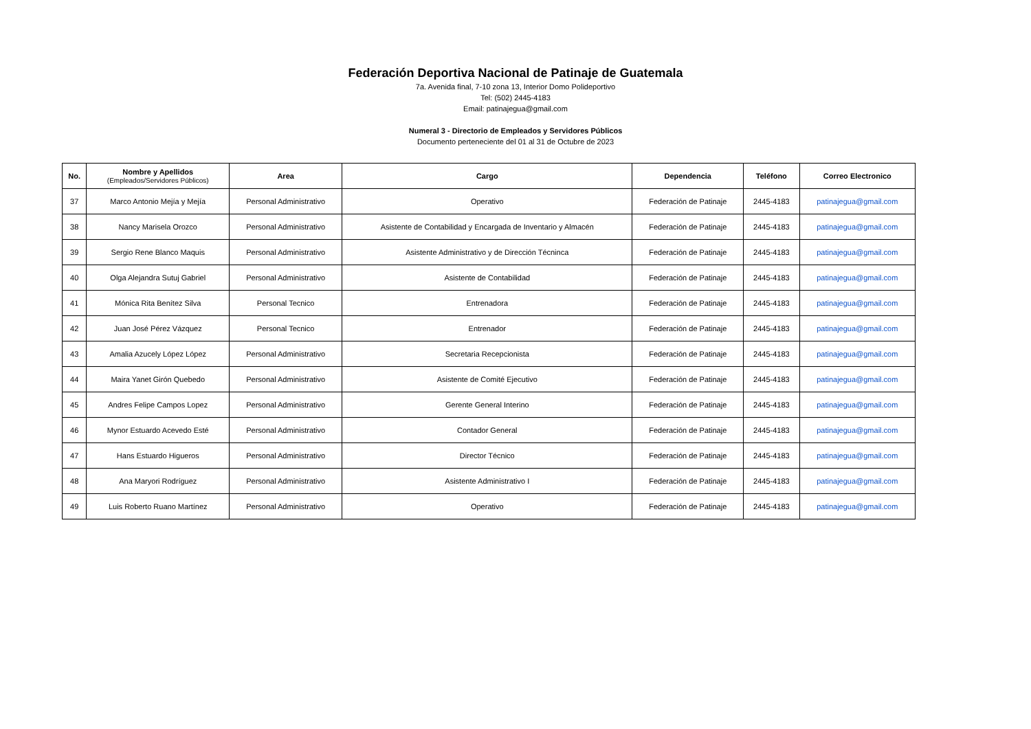Federación Deportiva Nacional de Patinaje de Guatemala
7a. Avenida final, 7-10 zona 13, Interior Domo Polideportivo
Tel: (502) 2445-4183
Email: patinajegua@gmail.com
Numeral 3 - Directorio de Empleados y Servidores Públicos
Documento perteneciente del 01 al 31 de Octubre de 2023
| No. | Nombre y Apellidos (Empleados/Servidores Públicos) | Area | Cargo | Dependencia | Teléfono | Correo Electronico |
| --- | --- | --- | --- | --- | --- | --- |
| 37 | Marco Antonio Mejía y Mejía | Personal Administrativo | Operativo | Federación de Patinaje | 2445-4183 | patinajegua@gmail.com |
| 38 | Nancy Marisela Orozco | Personal Administrativo | Asistente de Contabilidad y Encargada de Inventario y Almacén | Federación de Patinaje | 2445-4183 | patinajegua@gmail.com |
| 39 | Sergio Rene Blanco Maquis | Personal Administrativo | Asistente Administrativo y de Dirección Técninca | Federación de Patinaje | 2445-4183 | patinajegua@gmail.com |
| 40 | Olga Alejandra Sutuj Gabriel | Personal Administrativo | Asistente de Contabilidad | Federación de Patinaje | 2445-4183 | patinajegua@gmail.com |
| 41 | Mónica Rita Benítez Silva | Personal Tecnico | Entrenadora | Federación de Patinaje | 2445-4183 | patinajegua@gmail.com |
| 42 | Juan José Pérez Vázquez | Personal Tecnico | Entrenador | Federación de Patinaje | 2445-4183 | patinajegua@gmail.com |
| 43 | Amalia Azucely López López | Personal Administrativo | Secretaria Recepcionista | Federación de Patinaje | 2445-4183 | patinajegua@gmail.com |
| 44 | Maira Yanet Girón Quebedo | Personal Administrativo | Asistente de Comité Ejecutivo | Federación de Patinaje | 2445-4183 | patinajegua@gmail.com |
| 45 | Andres Felipe Campos Lopez | Personal Administrativo | Gerente General Interino | Federación de Patinaje | 2445-4183 | patinajegua@gmail.com |
| 46 | Mynor Estuardo Acevedo Esté | Personal Administrativo | Contador General | Federación de Patinaje | 2445-4183 | patinajegua@gmail.com |
| 47 | Hans Estuardo Higueros | Personal Administrativo | Director Técnico | Federación de Patinaje | 2445-4183 | patinajegua@gmail.com |
| 48 | Ana Maryori Rodríguez | Personal Administrativo | Asistente Administrativo I | Federación de Patinaje | 2445-4183 | patinajegua@gmail.com |
| 49 | Luis Roberto Ruano Martínez | Personal Administrativo | Operativo | Federación de Patinaje | 2445-4183 | patinajegua@gmail.com |